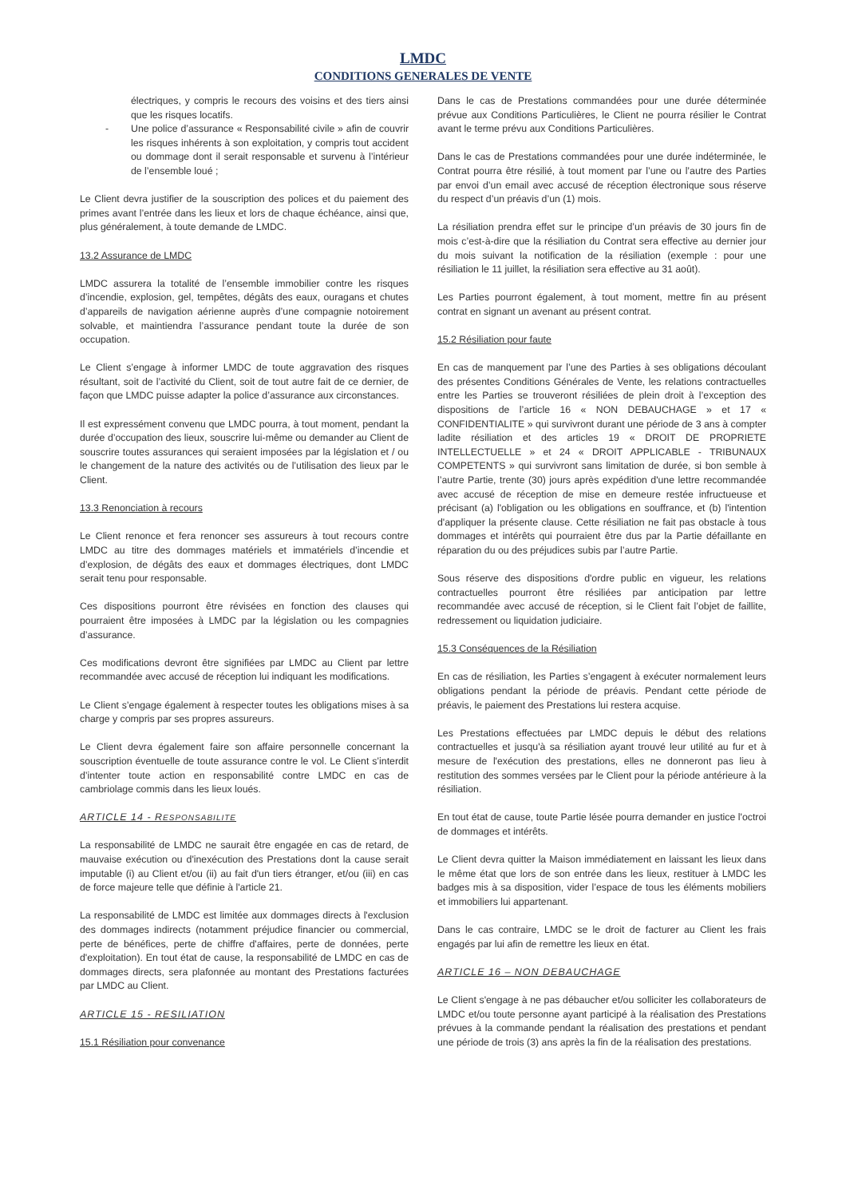LMDC
CONDITIONS GENERALES DE VENTE
électriques, y compris le recours des voisins et des tiers ainsi que les risques locatifs.
- Une police d’assurance « Responsabilité civile » afin de couvrir les risques inhérents à son exploitation, y compris tout accident ou dommage dont il serait responsable et survenu à l’intérieur de l’ensemble loué ;
Le Client devra justifier de la souscription des polices et du paiement des primes avant l’entrée dans les lieux et lors de chaque échéance, ainsi que, plus généralement, à toute demande de LMDC.
13.2 Assurance de LMDC
LMDC assurera la totalité de l’ensemble immobilier contre les risques d’incendie, explosion, gel, tempêtes, dégâts des eaux, ouragans et chutes d’appareils de navigation aérienne auprès d’une compagnie notoirement solvable, et maintiendra l’assurance pendant toute la durée de son occupation.
Le Client s’engage à informer LMDC de toute aggravation des risques résultant, soit de l’activité du Client, soit de tout autre fait de ce dernier, de façon que LMDC puisse adapter la police d’assurance aux circonstances.
Il est expressément convenu que LMDC pourra, à tout moment, pendant la durée d’occupation des lieux, souscrire lui-même ou demander au Client de souscrire toutes assurances qui seraient imposées par la législation et / ou le changement de la nature des activités ou de l’utilisation des lieux par le Client.
13.3 Renonciation à recours
Le Client renonce et fera renoncer ses assureurs à tout recours contre LMDC au titre des dommages matériels et immatériels d’incendie et d’explosion, de dégâts des eaux et dommages électriques, dont LMDC serait tenu pour responsable.
Ces dispositions pourront être révisées en fonction des clauses qui pourraient être imposées à LMDC par la législation ou les compagnies d’assurance.
Ces modifications devront être signifiées par LMDC au Client par lettre recommandée avec accusé de réception lui indiquant les modifications.
Le Client s’engage également à respecter toutes les obligations mises à sa charge y compris par ses propres assureurs.
Le Client devra également faire son affaire personnelle concernant la souscription éventuelle de toute assurance contre le vol. Le Client s’interdit d’intenter toute action en responsabilité contre LMDC en cas de cambriolage commis dans les lieux loués.
ARTICLE 14 - RESPONSABILITE
La responsabilité de LMDC ne saurait être engagée en cas de retard, de mauvaise exécution ou d'inexécution des Prestations dont la cause serait imputable (i) au Client et/ou (ii) au fait d'un tiers étranger, et/ou (iii) en cas de force majeure telle que définie à l'article 21.
La responsabilité de LMDC est limitée aux dommages directs à l'exclusion des dommages indirects (notamment préjudice financier ou commercial, perte de bénéfices, perte de chiffre d'affaires, perte de données, perte d'exploitation). En tout état de cause, la responsabilité de LMDC en cas de dommages directs, sera plafonnée au montant des Prestations facturées par LMDC au Client.
ARTICLE 15 - RESILIATION
15.1 Résiliation pour convenance
Dans le cas de Prestations commandées pour une durée déterminée prévue aux Conditions Particulières, le Client ne pourra résilier le Contrat avant le terme prévu aux Conditions Particulières.
Dans le cas de Prestations commandées pour une durée indéterminée, le Contrat pourra être résilié, à tout moment par l’une ou l’autre des Parties par envoi d’un email avec accusé de réception électronique sous réserve du respect d’un préavis d’un (1) mois.
La résiliation prendra effet sur le principe d’un préavis de 30 jours fin de mois c’est-à-dire que la résiliation du Contrat sera effective au dernier jour du mois suivant la notification de la résiliation (exemple : pour une résiliation le 11 juillet, la résiliation sera effective au 31 août).
Les Parties pourront également, à tout moment, mettre fin au présent contrat en signant un avenant au présent contrat.
15.2 Résiliation pour faute
En cas de manquement par l’une des Parties à ses obligations découlant des présentes Conditions Générales de Vente, les relations contractuelles entre les Parties se trouveront résiliées de plein droit à l’exception des dispositions de l’article 16 « NON DEBAUCHAGE » et 17 « CONFIDENTIALITE » qui survivront durant une période de 3 ans à compter ladite résiliation et des articles 19 « DROIT DE PROPRIETE INTELLECTUELLE » et 24 « DROIT APPLICABLE - TRIBUNAUX COMPETENTS » qui survivront sans limitation de durée, si bon semble à l’autre Partie, trente (30) jours après expédition d'une lettre recommandée avec accusé de réception de mise en demeure restée infructueuse et précisant (a) l'obligation ou les obligations en souffrance, et (b) l'intention d'appliquer la présente clause. Cette résiliation ne fait pas obstacle à tous dommages et intérêts qui pourraient être dus par la Partie défaillante en réparation du ou des préjudices subis par l’autre Partie.
Sous réserve des dispositions d'ordre public en vigueur, les relations contractuelles pourront être résiliées par anticipation par lettre recommandée avec accusé de réception, si le Client fait l’objet de faillite, redressement ou liquidation judiciaire.
15.3 Conséquences de la Résiliation
En cas de résiliation, les Parties s’engagent à exécuter normalement leurs obligations pendant la période de préavis. Pendant cette période de préavis, le paiement des Prestations lui restera acquise.
Les Prestations effectuées par LMDC depuis le début des relations contractuelles et jusqu'à sa résiliation ayant trouvé leur utilité au fur et à mesure de l'exécution des prestations, elles ne donneront pas lieu à restitution des sommes versées par le Client pour la période antérieure à la résiliation.
En tout état de cause, toute Partie lésée pourra demander en justice l'octroi de dommages et intérêts.
Le Client devra quitter la Maison immédiatement en laissant les lieux dans le même état que lors de son entrée dans les lieux, restituer à LMDC les badges mis à sa disposition, vider l’espace de tous les éléments mobiliers et immobiliers lui appartenant.
Dans le cas contraire, LMDC se le droit de facturer au Client les frais engagés par lui afin de remettre les lieux en état.
ARTICLE 16 – NON DEBAUCHAGE
Le Client s'engage à ne pas débaucher et/ou solliciter les collaborateurs de LMDC et/ou toute personne ayant participé à la réalisation des Prestations prévues à la commande pendant la réalisation des prestations et pendant une période de trois (3) ans après la fin de la réalisation des prestations.